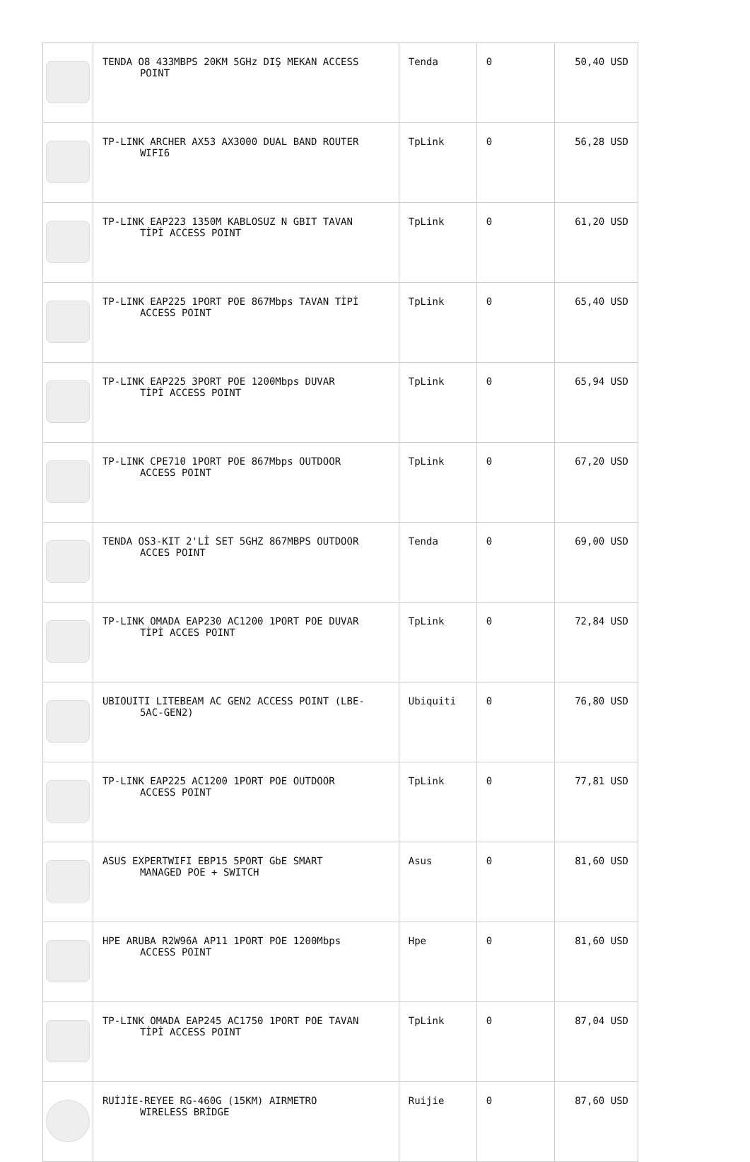| | TENDA O8 433MBPS 20KM 5GHz DIŞ MEKAN ACCESS POINT | Tenda | 0 | 50,40 USD |
| | TP-LINK ARCHER AX53 AX3000 DUAL BAND ROUTER WIFI6 | TpLink | 0 | 56,28 USD |
| | TP-LINK EAP223 1350M KABLOSUZ N GBIT TAVAN TİPİ ACCESS POINT | TpLink | 0 | 61,20 USD |
| | TP-LINK EAP225 1PORT POE 867Mbps TAVAN TİPİ ACCESS POINT | TpLink | 0 | 65,40 USD |
| | TP-LINK EAP225 3PORT POE 1200Mbps DUVAR TİPİ ACCESS POINT | TpLink | 0 | 65,94 USD |
| | TP-LINK CPE710 1PORT POE 867Mbps OUTDOOR ACCESS POINT | TpLink | 0 | 67,20 USD |
| | TENDA OS3-KIT 2'Lİ SET 5GHZ 867MBPS OUTDOOR ACCES POINT | Tenda | 0 | 69,00 USD |
| | TP-LINK OMADA EAP230 AC1200 1PORT POE DUVAR TİPİ ACCES POINT | TpLink | 0 | 72,84 USD |
| | UBIOUITI LITEBEAM AC GEN2 ACCESS POINT (LBE- 5AC-GEN2) | Ubiquiti | 0 | 76,80 USD |
| | TP-LINK EAP225 AC1200 1PORT POE OUTDOOR ACCESS POINT | TpLink | 0 | 77,81 USD |
| | ASUS EXPERTWIFI EBP15 5PORT GbE SMART MANAGED POE + SWITCH | Asus | 0 | 81,60 USD |
| | HPE ARUBA R2W96A AP11 1PORT POE 1200Mbps ACCESS POINT | Hpe | 0 | 81,60 USD |
| | TP-LINK OMADA EAP245 AC1750 1PORT POE TAVAN TİPİ ACCESS POINT | TpLink | 0 | 87,04 USD |
| | RUİJİE-REYEE RG-460G (15KM) AIRMETRO WIRELESS BRİDGE | Ruijie | 0 | 87,60 USD |